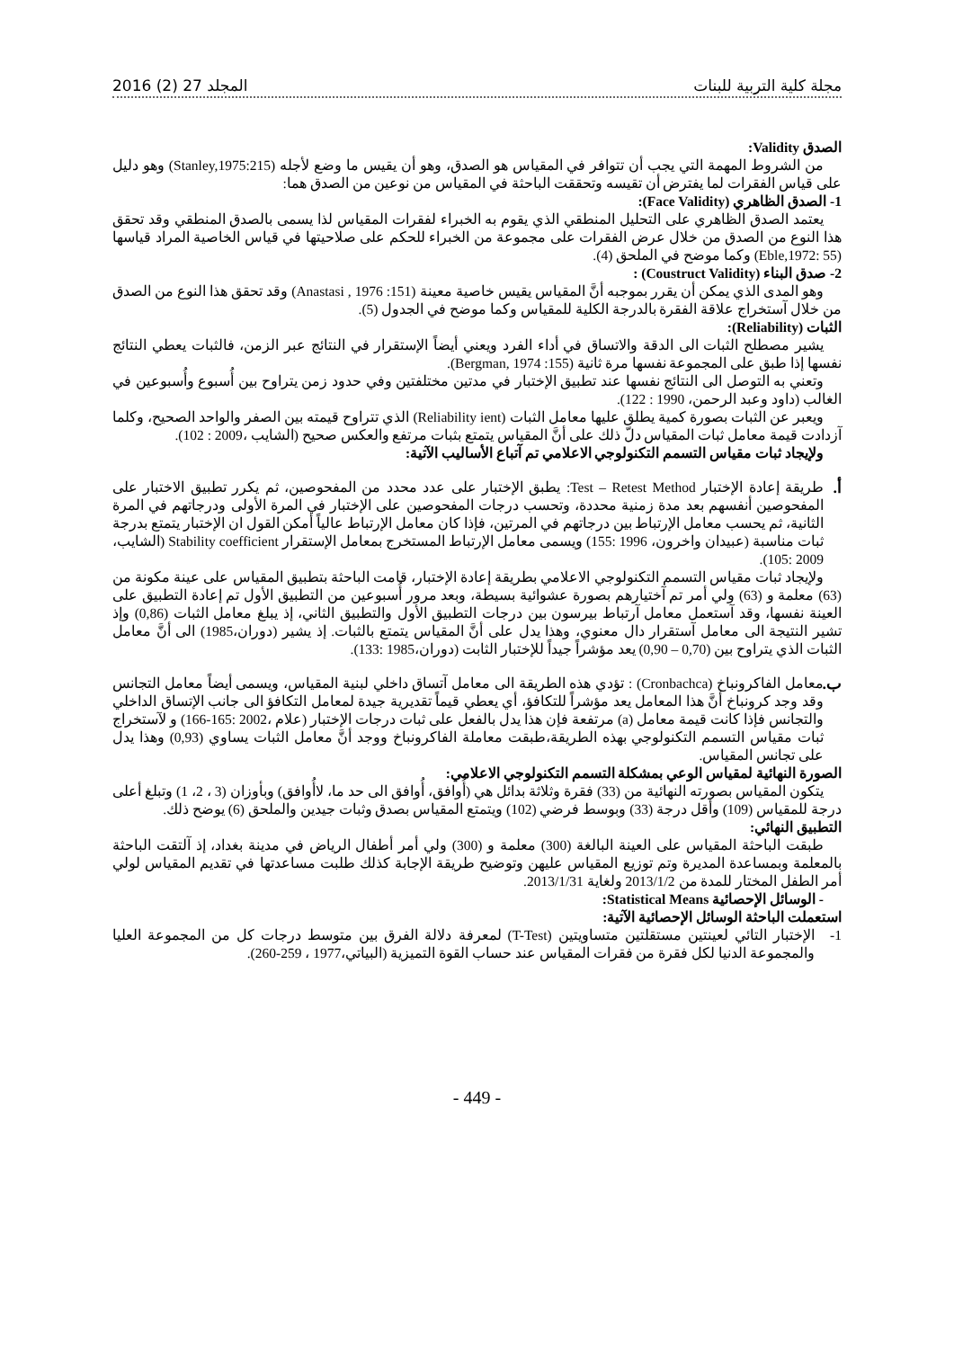مجلة كلية التربية للبنات المجلد 27 (2) 2016
الصدق Validity:
من الشروط المهمة التي يجب أن تتوافر في المقياس هو الصدق، وهو أن يقيس ما وضع لأجله (Stanley,1975:215) وهو دليل على قياس الفقرات لما يفترض أن تقيسه وتحققت الباحثة في المقياس من نوعين من الصدق هما:
1- الصدق الظاهري (Face Validity):
يعتمد الصدق الظاهري على التحليل المنطقي الذي يقوم به الخبراء لفقرات المقياس لذا يسمى بالصدق المنطقي وقد تحقق هذا النوع من الصدق من خلال عرض الفقرات على مجموعة من الخبراء للحكم على صلاحيتها في قياس الخاصية المراد قياسها (Eble,1972: 55) وكما موضح في الملحق (4).
2- صدق البناء (Coustruct Validity) :
وهو المدى الذي يمكن أن يقرر بموجبه أنَّ المقياس يقيس خاصية معينة (Anastasi , 1976 :151) وقد تحقق هذا النوع من الصدق من خلال آستخراج علاقة الفقرة بالدرجة الكلية للمقياس وكما موضح في الجدول (5).
الثبات (Reliability):
يشير مصطلح الثبات الى الدقة والاتساق في أداء الفرد ويعني أيضاً الإستقرار في النتائج عبر الزمن، فالثبات يعطي النتائج نفسها إذا طبق على المجموعة نفسها مرة ثانية (Bergman, 1974 :155).
وتعني به التوصل الى النتائج نفسها عند تطبيق الإختبار في مدتين مختلفتين وفي حدود زمن يتراوح بين أُسبوع وأُسبوعين في الغالب (داود وعبد الرحمن، 1990 : 122).
ويعبر عن الثبات بصورة كمية يطلق عليها معامل الثبات (Reliability ient) الذي تتراوح قيمته بين الصفر والواحد الصحيح، وكلما آزدادت قيمة معامل ثبات المقياس دلّ ذلك على أنَّ المقياس يتمتع بثبات مرتفع والعكس صحيح (الشايب ،2009 : 102).
ولإيجاد ثبات مقياس التسمم التكنولوجي الاعلامي تم آتباع الأساليب الآتية:
أ.
طريقة إعادة الإختبار Test – Retest Method: يطبق الإختبار على عدد محدد من المفحوصين، ثم يكرر تطبيق الاختبار على المفحوصين أنفسهم بعد مدة زمنية محددة، وتحسب درجات المفحوصين على الإختبار في المرة الأولى ودرجاتهم في المرة الثانية، ثم يحسب معامل الإرتباط بين درجاتهم في المرتين، فإذا كان معامل الإرتباط عالياً أمكن القول ان الإختبار يتمتع بدرجة ثبات مناسبة (عبيدان واخرون، 1996 :155) ويسمى معامل الإرتباط المستخرج بمعامل الإستقرار Stability coefficient (الشايب، 2009 :105).
ولإيجاد ثبات مقياس التسمم التكنولوجي الاعلامي بطريقة إعادة الإختبار، قامت الباحثة بتطبيق المقياس على عينة مكونة من (63) معلمة و (63) ولي أمر تم آختيارهم بصورة عشوائية بسيطة، وبعد مرور أُسبوعين من التطبيق الأول تم إعادة التطبيق على العينة نفسها، وقد آستعمل معامل آرتباط بيرسون بين درجات التطبيق الأول والتطبيق الثاني، إذ يبلغ معامل الثبات (0,86) وإذ تشير النتيجة الى معامل آستقرار دال معنوي، وهذا يدل على أنَّ المقياس يتمتع بالثبات. إذ يشير (دوران،1985) الى أنَّ معامل الثبات الذي يتراوح بين (0,70 – 0,90) يعد مؤشراً جيداً للإختبار الثابت (دوران،1985 :133).
ب.
معامل الفاكرونباخ (Cronbachca) : تؤدي هذه الطريقة الى معامل آتساق داخلي لبنية المقياس، ويسمى أيضاً معامل التجانس وقد وجد كرونباخ أنَّ هذا المعامل يعد مؤشراً للتكافؤ، أي يعطي قيماً تقديرية جيدة لمعامل التكافؤ الى جانب الإتساق الداخلي والتجانس فإذا كانت قيمة معامل (a) مرتفعة فإن هذا يدل بالفعل على ثبات درجات الإختبار (علام ،2002 :165-166) و لآستخراج ثبات مقياس التسمم التكنولوجي بهذه الطريقة،طبقت معاملة الفاكرونباخ ووجد أنَّ معامل الثبات يساوي (0,93) وهذا يدل على تجانس المقياس.
الصورة النهائية لمقياس الوعي بمشكلة التسمم التكنولوجي الاعلامي:
يتكون المقياس بصورته النهائية من (33) فقرة وثلاثة بدائل هي (أُوافق، أُوافق الى حد ما، لاأُوافق) وبأوزان (3 ، 2، 1) وتبلغ أعلى درجة للمقياس (109) وأقل درجة (33) وبوسط فرضي (102) ويتمتع المقياس بصدق وثبات جيدين والملحق (6) يوضح ذلك.
التطبيق النهائي:
طبقت الباحثة المقياس على العينة البالغة (300) معلمة و (300) ولي أمر أطفال الرياض في مدينة بغداد، إذ آلتقت الباحثة بالمعلمة وبمساعدة المديرة وتم توزيع المقياس عليهن وتوضيح طريقة الإجابة كذلك طلبت مساعدتها في تقديم المقياس لولي أمر الطفل المختار للمدة من 2013/1/2 ولغاية 2013/1/31.
- الوسائل الإحصائية Statistical Means:
استعملت الباحثة الوسائل الإحصائية الآتية:
1- الإختبار التائي لعينتين مستقلتين متساويتين (T-Test) لمعرفة دلالة الفرق بين متوسط درجات كل من المجموعة العليا والمجموعة الدنيا لكل فقرة من فقرات المقياس عند حساب القوة التميزية (البياتي،1977 ، 259-260).
- 449 -